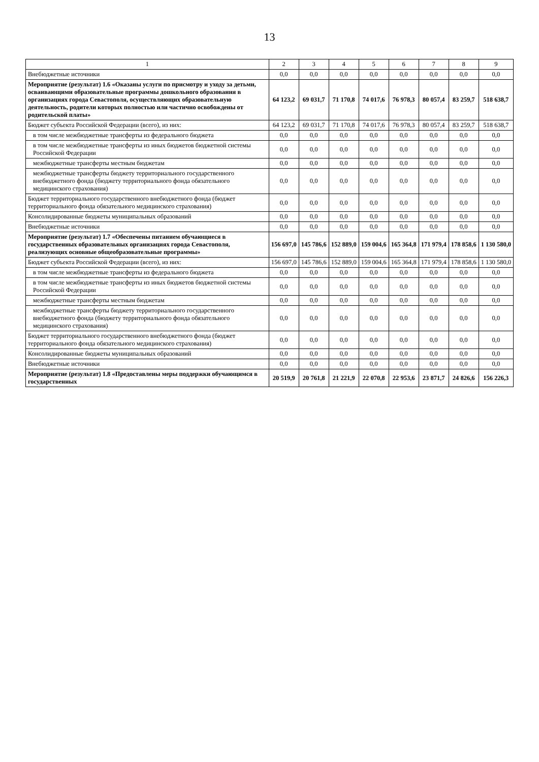13
| 1 | 2 | 3 | 4 | 5 | 6 | 7 | 8 | 9 |
| --- | --- | --- | --- | --- | --- | --- | --- | --- |
| Внебюджетные источники | 0,0 | 0,0 | 0,0 | 0,0 | 0,0 | 0,0 | 0,0 | 0,0 |
| Мероприятие (результат) 1.6 «Оказаны услуги по присмотру и уходу за детьми, осваивающими образовательные программы дошкольного образования в организациях города Севастополя, осуществляющих образовательную деятельность, родители которых полностью или частично освобождены от родительской платы» | 64 123,2 | 69 031,7 | 71 170,8 | 74 017,6 | 76 978,3 | 80 057,4 | 83 259,7 | 518 638,7 |
| Бюджет субъекта Российской Федерации (всего), из них: | 64 123,2 | 69 031,7 | 71 170,8 | 74 017,6 | 76 978,3 | 80 057,4 | 83 259,7 | 518 638,7 |
| в том числе межбюджетные трансферты из федерального бюджета | 0,0 | 0,0 | 0,0 | 0,0 | 0,0 | 0,0 | 0,0 | 0,0 |
| в том числе межбюджетные трансферты из иных бюджетов бюджетной системы Российской Федерации | 0,0 | 0,0 | 0,0 | 0,0 | 0,0 | 0,0 | 0,0 | 0,0 |
| межбюджетные трансферты местным бюджетам | 0,0 | 0,0 | 0,0 | 0,0 | 0,0 | 0,0 | 0,0 | 0,0 |
| межбюджетные трансферты бюджету территориального государственного внебюджетного фонда (бюджету территориального фонда обязательного медицинского страхования) | 0,0 | 0,0 | 0,0 | 0,0 | 0,0 | 0,0 | 0,0 | 0,0 |
| Бюджет территориального государственного внебюджетного фонда (бюджет территориального фонда обязательного медицинского страхования) | 0,0 | 0,0 | 0,0 | 0,0 | 0,0 | 0,0 | 0,0 | 0,0 |
| Консолидированные бюджеты муниципальных образований | 0,0 | 0,0 | 0,0 | 0,0 | 0,0 | 0,0 | 0,0 | 0,0 |
| Внебюджетные источники | 0,0 | 0,0 | 0,0 | 0,0 | 0,0 | 0,0 | 0,0 | 0,0 |
| Мероприятие (результат) 1.7 «Обеспечены питанием обучающиеся в государственных образовательных организациях города Севастополя, реализующих основные общеобразовательные программы» | 156 697,0 | 145 786,6 | 152 889,0 | 159 004,6 | 165 364,8 | 171 979,4 | 178 858,6 | 1 130 580,0 |
| Бюджет субъекта Российской Федерации (всего), из них: | 156 697,0 | 145 786,6 | 152 889,0 | 159 004,6 | 165 364,8 | 171 979,4 | 178 858,6 | 1 130 580,0 |
| в том числе межбюджетные трансферты из федерального бюджета | 0,0 | 0,0 | 0,0 | 0,0 | 0,0 | 0,0 | 0,0 | 0,0 |
| в том числе межбюджетные трансферты из иных бюджетов бюджетной системы Российской Федерации | 0,0 | 0,0 | 0,0 | 0,0 | 0,0 | 0,0 | 0,0 | 0,0 |
| межбюджетные трансферты местным бюджетам | 0,0 | 0,0 | 0,0 | 0,0 | 0,0 | 0,0 | 0,0 | 0,0 |
| межбюджетные трансферты бюджету территориального государственного внебюджетного фонда (бюджету территориального фонда обязательного медицинского страхования) | 0,0 | 0,0 | 0,0 | 0,0 | 0,0 | 0,0 | 0,0 | 0,0 |
| Бюджет территориального государственного внебюджетного фонда (бюджет территориального фонда обязательного медицинского страхования) | 0,0 | 0,0 | 0,0 | 0,0 | 0,0 | 0,0 | 0,0 | 0,0 |
| Консолидированные бюджеты муниципальных образований | 0,0 | 0,0 | 0,0 | 0,0 | 0,0 | 0,0 | 0,0 | 0,0 |
| Внебюджетные источники | 0,0 | 0,0 | 0,0 | 0,0 | 0,0 | 0,0 | 0,0 | 0,0 |
| Мероприятие (результат) 1.8 «Предоставлены меры поддержки обучающимся в государственных | 20 519,9 | 20 761,8 | 21 221,9 | 22 070,8 | 22 953,6 | 23 871,7 | 24 826,6 | 156 226,3 |